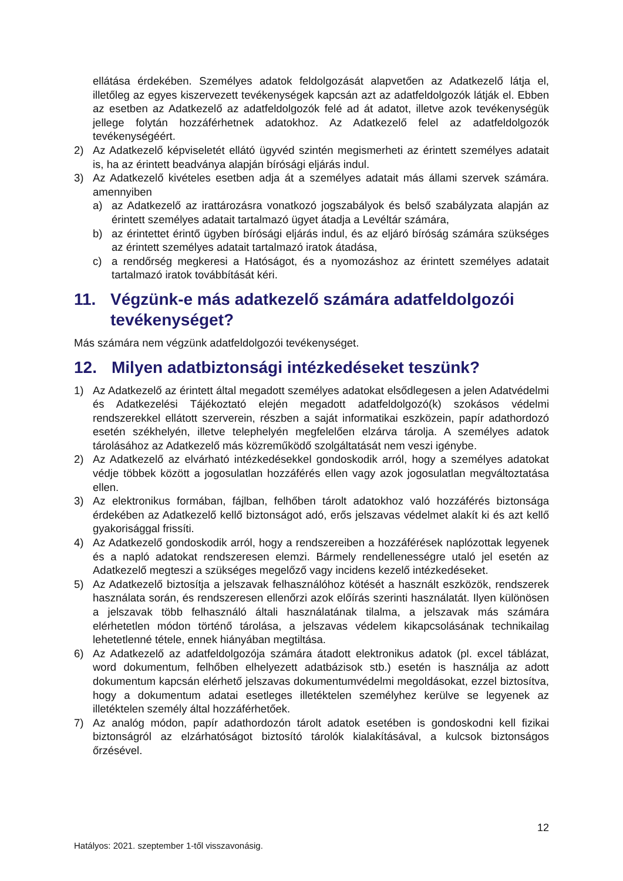ellátása érdekében. Személyes adatok feldolgozását alapvetően az Adatkezelő látja el, illetőleg az egyes kiszervezett tevékenységek kapcsán azt az adatfeldolgozók látják el. Ebben az esetben az Adatkezelő az adatfeldolgozók felé ad át adatot, illetve azok tevékenységük jellege folytán hozzáférhetnek adatokhoz. Az Adatkezelő felel az adatfeldolgozók tevékenységéért.
2) Az Adatkezelő képviseletét ellátó ügyvéd szintén megismerheti az érintett személyes adatait is, ha az érintett beadványa alapján bírósági eljárás indul.
3) Az Adatkezelő kivételes esetben adja át a személyes adatait más állami szervek számára. amennyiben
a) az Adatkezelő az irattározásra vonatkozó jogszabályok és belső szabályzata alapján az érintett személyes adatait tartalmazó ügyet átadja a Levéltár számára,
b) az érintettet érintő ügyben bírósági eljárás indul, és az eljáró bíróság számára szükséges az érintett személyes adatait tartalmazó iratok átadása,
c) a rendőrség megkeresi a Hatóságot, és a nyomozáshoz az érintett személyes adatait tartalmazó iratok továbbítását kéri.
11. Végzünk-e más adatkezelő számára adatfeldolgozói tevékenységet?
Más számára nem végzünk adatfeldolgozói tevékenységet.
12. Milyen adatbiztonsági intézkedéseket teszünk?
1) Az Adatkezelő az érintett által megadott személyes adatokat elsődlegesen a jelen Adatvédelmi és Adatkezelési Tájékoztató elején megadott adatfeldolgozó(k) szokásos védelmi rendszerekkel ellátott szerverein, részben a saját informatikai eszközein, papír adathordozó esetén székhelyén, illetve telephelyén megfelelően elzárva tárolja. A személyes adatok tárolásához az Adatkezelő más közreműködő szolgáltatását nem veszi igénybe.
2) Az Adatkezelő az elvárható intézkedésekkel gondoskodik arról, hogy a személyes adatokat védje többek között a jogosulatlan hozzáférés ellen vagy azok jogosulatlan megváltoztatása ellen.
3) Az elektronikus formában, fájlban, felhőben tárolt adatokhoz való hozzáférés biztonsága érdekében az Adatkezelő kellő biztonságot adó, erős jelszavas védelmet alakít ki és azt kellő gyakorisággal frissíti.
4) Az Adatkezelő gondoskodik arról, hogy a rendszereiben a hozzáférések naplózottak legyenek és a napló adatokat rendszeresen elemzi. Bármely rendellenességre utaló jel esetén az Adatkezelő megteszi a szükséges megelőző vagy incidens kezelő intézkedéseket.
5) Az Adatkezelő biztosítja a jelszavak felhasználóhoz kötését a használt eszközök, rendszerek használata során, és rendszeresen ellenőrzi azok előírás szerinti használatát. Ilyen különösen a jelszavak több felhasználó általi használatának tilalma, a jelszavak más számára elérhetetlen módon történő tárolása, a jelszavas védelem kikapcsolásának technikailag lehetetlenné tétele, ennek hiányában megtiltása.
6) Az Adatkezelő az adatfeldolgozója számára átadott elektronikus adatok (pl. excel táblázat, word dokumentum, felhőben elhelyezett adatbázisok stb.) esetén is használja az adott dokumentum kapcsán elérhető jelszavas dokumentumvédelmi megoldásokat, ezzel biztosítva, hogy a dokumentum adatai esetleges illetéktelen személyhez kerülve se legyenek az illetéktelen személy által hozzáférhetőek.
7) Az analóg módon, papír adathordozón tárolt adatok esetében is gondoskodni kell fizikai biztonságról az elzárhatóságot biztosító tárolók kialakításával, a kulcsok biztonságos őrzésével.
12
Hatályos: 2021. szeptember 1-től visszavonásig.